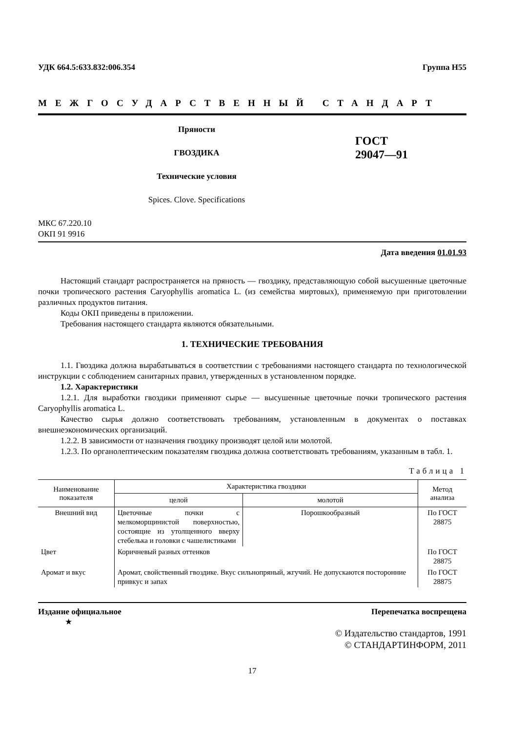УДК 664.5:633.832:006.354 Группа Н55
МЕЖГОСУДАРСТВЕННЫЙ СТАНДАРТ
Пряности
ГВОЗДИКА
Технические условия
Spices. Clove. Specifications
ГОСТ
29047—91
МКС 67.220.10
ОКП 91 9916
Дата введения 01.01.93
Настоящий стандарт распространяется на пряность — гвоздику, представляющую собой высушенные цветочные почки тропического растения Caryophyllis aromatica L. (из семейства миртовых), применяемую при приготовлении различных продуктов питания.
Коды ОКП приведены в приложении.
Требования настоящего стандарта являются обязательными.
1. ТЕХНИЧЕСКИЕ ТРЕБОВАНИЯ
1.1. Гвоздика должна вырабатываться в соответствии с требованиями настоящего стандарта по технологической инструкции с соблюдением санитарных правил, утвержденных в установленном порядке.
1.2. Характеристики
1.2.1. Для выработки гвоздики применяют сырье — высушенные цветочные почки тропического растения Caryophyllis aromatica L.
Качество сырья должно соответствовать требованиям, установленным в документах о поставках внешнеэкономических организаций.
1.2.2. В зависимости от назначения гвоздику производят целой или молотой.
1.2.3. По органолептическим показателям гвоздика должна соответствовать требованиям, указанным в табл. 1.
Таблица 1
| Наименование показателя | Характеристика гвоздики | | Метод анализа |
| --- | --- | --- | --- |
| | целой | молотой | |
| Внешний вид | Цветочные почки с мелкоморщинистой поверхностью, состоящие из утолщенного вверху стебелька и головки с чашелистиками | Порошкообразный | По ГОСТ 28875 |
| Цвет | Коричневый разных оттенков | | По ГОСТ 28875 |
| Аромат и вкус | Аромат, свойственный гвоздике. Вкус сильнопряный, жгучий. Не допускаются посторонние привкус и запах | | По ГОСТ 28875 |
Издание официальное Перепечатка воспрещена
★
© Издательство стандартов, 1991
© СТАНДАРТИНФОРМ, 2011
17